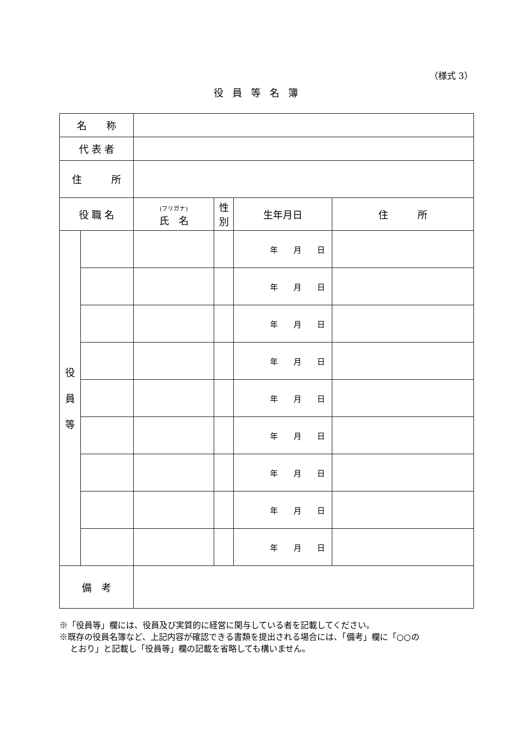（様式 3）
役員等名簿
| 名 称 | | | | | |
| 代 表 者 | | | | | |
| 住 所 | | | | | |
| 役 職 名 | | (フリガナ) 氏 名 | 性 別 | 生年月日 | 住 所 |
| 役 員 等 | | | | 年 月 日 | |
| | | | | 年 月 日 | |
| | | | | 年 月 日 | |
| | | | | 年 月 日 | |
| | | | | 年 月 日 | |
| | | | | 年 月 日 | |
| | | | | 年 月 日 | |
| | | | | 年 月 日 | |
| | | | | 年 月 日 | |
| 備 考 | | | | | |
※「役員等」欄には、役員及び実質的に経営に関与している者を記載してください。
※既存の役員名簿など、上記内容が確認できる書類を提出される場合には、「備考」欄に「○○の
とおり」と記載し「役員等」欄の記載を省略しても構いません。